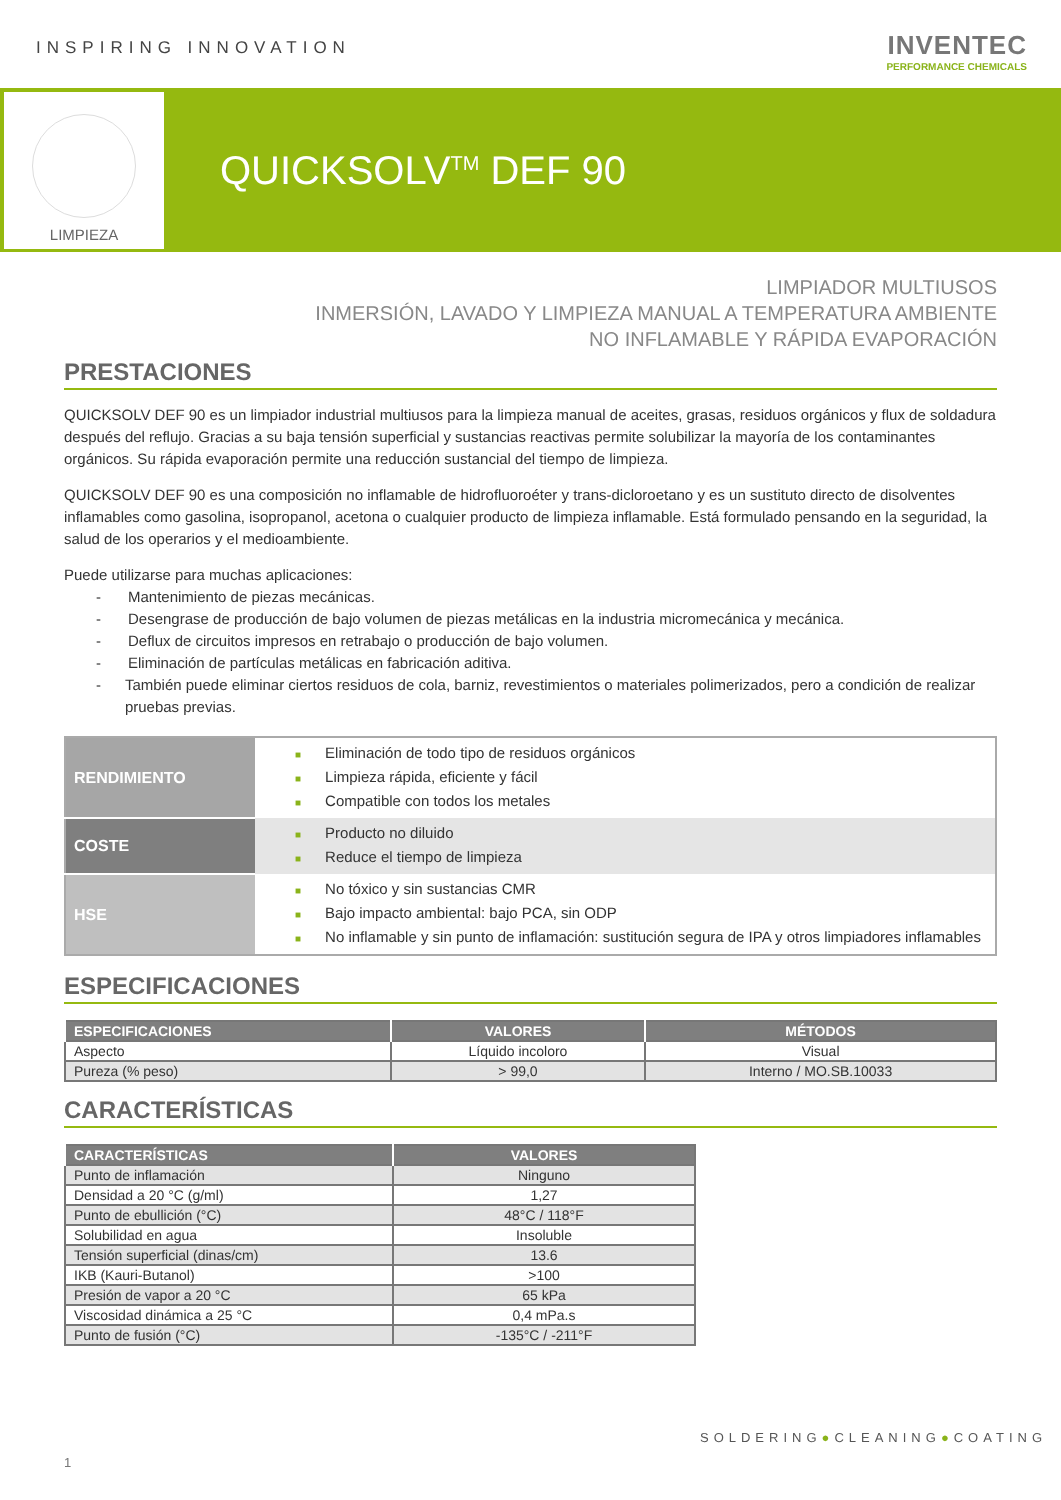INSPIRING INNOVATION
INVENTEC
PERFORMANCE CHEMICALS
LIMPIEZA
QUICKSOLV<sup>TM</sup> DEF 90
LIMPIADOR MULTIUSOS
INMERSIÓN, LAVADO Y LIMPIEZA MANUAL A TEMPERATURA AMBIENTE
NO INFLAMABLE Y RÁPIDA EVAPORACIÓN
PRESTACIONES
QUICKSOLV DEF 90 es un limpiador industrial multiusos para la limpieza manual de aceites, grasas, residuos orgánicos y flux de soldadura después del reflujo. Gracias a su baja tensión superficial y sustancias reactivas permite solubilizar la mayoría de los contaminantes orgánicos. Su rápida evaporación permite una reducción sustancial del tiempo de limpieza.
QUICKSOLV DEF 90 es una composición no inflamable de hidrofluoroéter y trans-dicloroetano y es un sustituto directo de disolventes inflamables como gasolina, isopropanol, acetona o cualquier producto de limpieza inflamable. Está formulado pensando en la seguridad, la salud de los operarios y el medioambiente.
Puede utilizarse para muchas aplicaciones:
- Mantenimiento de piezas mecánicas.
- Desengrase de producción de bajo volumen de piezas metálicas en la industria micromecánica y mecánica.
- Deflux de circuitos impresos en retrabajo o producción de bajo volumen.
- Eliminación de partículas metálicas en fabricación aditiva.
- También puede eliminar ciertos residuos de cola, barniz, revestimientos o materiales polimerizados, pero a condición de realizar pruebas previas.
| RENDIMIENTO | ■ Eliminación de todo tipo de residuos orgánicos ■ Limpieza rápida, eficiente y fácil ■ Compatible con todos los metales |
| COSTE | ■ Producto no diluido ■ Reduce el tiempo de limpieza |
| HSE | ■ No tóxico y sin sustancias CMR ■ Bajo impacto ambiental: bajo PCA, sin ODP ■ No inflamable y sin punto de inflamación: sustitución segura de IPA y otros limpiadores inflamables |
ESPECIFICACIONES
| ESPECIFICACIONES | VALORES | MÉTODOS |
| --- | --- | --- |
| Aspecto | Líquido incoloro | Visual |
| Pureza (% peso) | > 99,0 | Interno / MO.SB.10033 |
CARACTERÍSTICAS
| CARACTERÍSTICAS | VALORES |
| --- | --- |
| Punto de inflamación | Ninguno |
| Densidad a 20 °C (g/ml) | 1,27 |
| Punto de ebullición (°C) | 48°C / 118°F |
| Solubilidad en agua | Insoluble |
| Tensión superficial (dinas/cm) | 13.6 |
| IKB (Kauri-Butanol) | >100 |
| Presión de vapor a 20 °C | 65 kPa |
| Viscosidad dinámica a 25 °C | 0,4 mPa.s |
| Punto de fusión (°C) | -135°C / -211°F |
SOLDERING●CLEANING●COATING
1